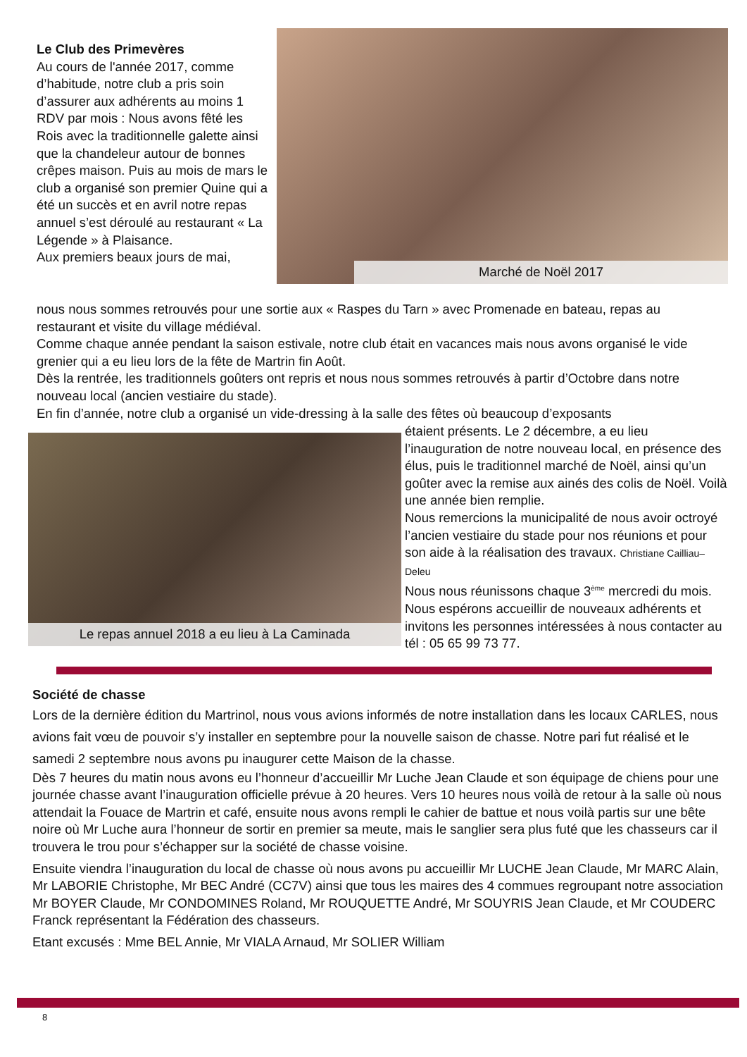Marché de Noël 2017
Le Club des Primevères
Au cours de l'année 2017, comme d’habitude, notre club a pris soin d’assurer aux adhérents au moins 1 RDV par mois : Nous avons fêté les Rois avec la traditionnelle galette ainsi que la chandeleur autour de bonnes crêpes maison. Puis au mois de mars le club a organisé son premier Quine qui a été un succès et en avril notre repas annuel s’est déroulé au restaurant « La Légende » à Plaisance.
Aux premiers beaux jours de mai,
nous nous sommes retrouvés pour une sortie aux « Raspes du Tarn » avec Promenade en bateau, repas au restaurant et visite du village médiéval.
Comme chaque année pendant la saison estivale, notre club était en vacances mais nous avons organisé le vide grenier qui a eu lieu lors de la fête de Martrin fin Août.
Dès la rentrée, les traditionnels goûters ont repris et nous nous sommes retrouvés à partir d’Octobre dans notre nouveau local (ancien vestiaire du stade).
En fin d’année, notre club a organisé un vide-dressing à la salle des fêtes où beaucoup d’exposants
Le repas annuel 2018 a eu lieu à La Caminada
étaient présents. Le 2 décembre, a eu lieu l’inauguration de notre nouveau local, en présence des élus, puis le traditionnel marché de Noël, ainsi qu’un goûter avec la remise aux ainés des colis de Noël. Voilà une année bien remplie.
Nous remercions la municipalité de nous avoir octroyé l’ancien vestiaire du stade pour nos réunions et pour son aide à la réalisation des travaux. Christiane Cailliau–Deleu
Nous nous réunissons chaque 3<sup>ème</sup> mercredi du mois. Nous espérons accueillir de nouveaux adhérents et invitons les personnes intéressées à nous contacter au tél : 05 65 99 73 77.
Société de chasse
Lors de la dernière édition du Martrinol, nous vous avions informés de notre installation dans les locaux CARLES, nous avions fait vœu de pouvoir s’y installer en septembre pour la nouvelle saison de chasse. Notre pari fut réalisé et le samedi 2 septembre nous avons pu inaugurer cette Maison de la chasse.
Dès 7 heures du matin nous avons eu l’honneur d’accueillir Mr Luche Jean Claude et son équipage de chiens pour une journée chasse avant l’inauguration officielle prévue à 20 heures. Vers 10 heures nous voilà de retour à la salle où nous attendait la Fouace de Martrin et café, ensuite nous avons rempli le cahier de battue et nous voilà partis sur une bête noire où Mr Luche aura l’honneur de sortir en premier sa meute, mais le sanglier sera plus futé que les chasseurs car il trouvera le trou pour s’échapper sur la société de chasse voisine.
Ensuite viendra l’inauguration du local de chasse où nous avons pu accueillir Mr LUCHE Jean Claude, Mr MARC Alain, Mr LABORIE Christophe, Mr BEC André (CC7V) ainsi que tous les maires des 4 commues regroupant notre association Mr BOYER Claude, Mr CONDOMINES Roland, Mr ROUQUETTE André, Mr SOUYRIS Jean Claude, et Mr COUDERC Franck représentant la Fédération des chasseurs.
Etant excusés : Mme BEL Annie, Mr VIALA Arnaud, Mr SOLIER William
8